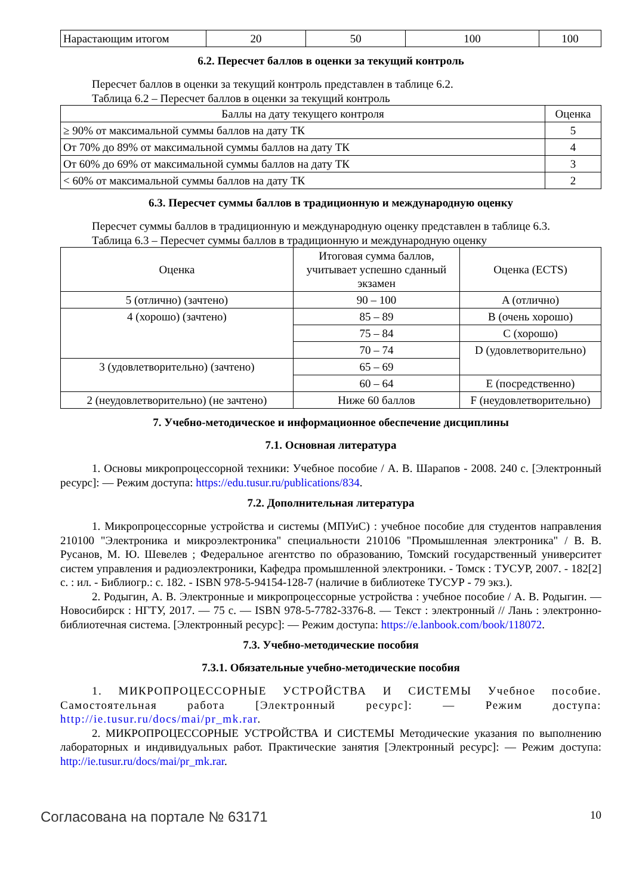| Нарастающим итогом | 20 | 50 | 100 | 100 |
6.2. Пересчет баллов в оценки за текущий контроль
Пересчет баллов в оценки за текущий контроль представлен в таблице 6.2.
Таблица 6.2 – Пересчет баллов в оценки за текущий контроль
| Баллы на дату текущего контроля | Оценка |
| --- | --- |
| ≥ 90% от максимальной суммы баллов на дату ТК | 5 |
| От 70% до 89% от максимальной суммы баллов на дату ТК | 4 |
| От 60% до 69% от максимальной суммы баллов на дату ТК | 3 |
| < 60% от максимальной суммы баллов на дату ТК | 2 |
6.3. Пересчет суммы баллов в традиционную и международную оценку
Пересчет суммы баллов в традиционную и международную оценку представлен в таблице 6.3.
Таблица 6.3 – Пересчет суммы баллов в традиционную и международную оценку
| Оценка | Итоговая сумма баллов, учитывает успешно сданный экзамен | Оценка (ECTS) |
| --- | --- | --- |
| 5 (отлично) (зачтено) | 90 – 100 | A (отлично) |
| 4 (хорошо) (зачтено) | 85 – 89 | B (очень хорошо) |
| | 75 – 84 | C (хорошо) |
| | 70 – 74 | D (удовлетворительно) |
| 3 (удовлетворительно) (зачтено) | 65 – 69 | |
| | 60 – 64 | E (посредственно) |
| 2 (неудовлетворительно) (не зачтено) | Ниже 60 баллов | F (неудовлетворительно) |
7. Учебно-методическое и информационное обеспечение дисциплины
7.1. Основная литература
1. Основы микропроцессорной техники: Учебное пособие / А. В. Шарапов - 2008. 240 с. [Электронный ресурс]: — Режим доступа: https://edu.tusur.ru/publications/834.
7.2. Дополнительная литература
1. Микропроцессорные устройства и системы (МПУиС) : учебное пособие для студентов направления 210100 "Электроника и микроэлектроника" специальности 210106 "Промышленная электроника" / В. В. Русанов, М. Ю. Шевелев ; Федеральное агентство по образованию, Томский государственный университет систем управления и радиоэлектроники, Кафедра промышленной электроники. - Томск : ТУСУР, 2007. - 182[2] с. : ил. - Библиогр.: с. 182. - ISBN 978-5-94154-128-7 (наличие в библиотеке ТУСУР - 79 экз.).
2. Родыгин, А. В. Электронные и микропроцессорные устройства : учебное пособие / А. В. Родыгин. — Новосибирск : НГТУ, 2017. — 75 с. — ISBN 978-5-7782-3376-8. — Текст : электронный // Лань : электронно-библиотечная система. [Электронный ресурс]: — Режим доступа: https://e.lanbook.com/book/118072.
7.3. Учебно-методические пособия
7.3.1. Обязательные учебно-методические пособия
1. МИКРОПРОЦЕССОРНЫЕ УСТРОЙСТВА И СИСТЕМЫ Учебное пособие. Самостоятельная работа [Электронный ресурс]: — Режим доступа: http://ie.tusur.ru/docs/mai/pr_mk.rar.
2. МИКРОПРОЦЕССОРНЫЕ УСТРОЙСТВА И СИСТЕМЫ Методические указания по выполнению лабораторных и индивидуальных работ. Практические занятия [Электронный ресурс]: — Режим доступа: http://ie.tusur.ru/docs/mai/pr_mk.rar.
Согласована на портале № 63171 10